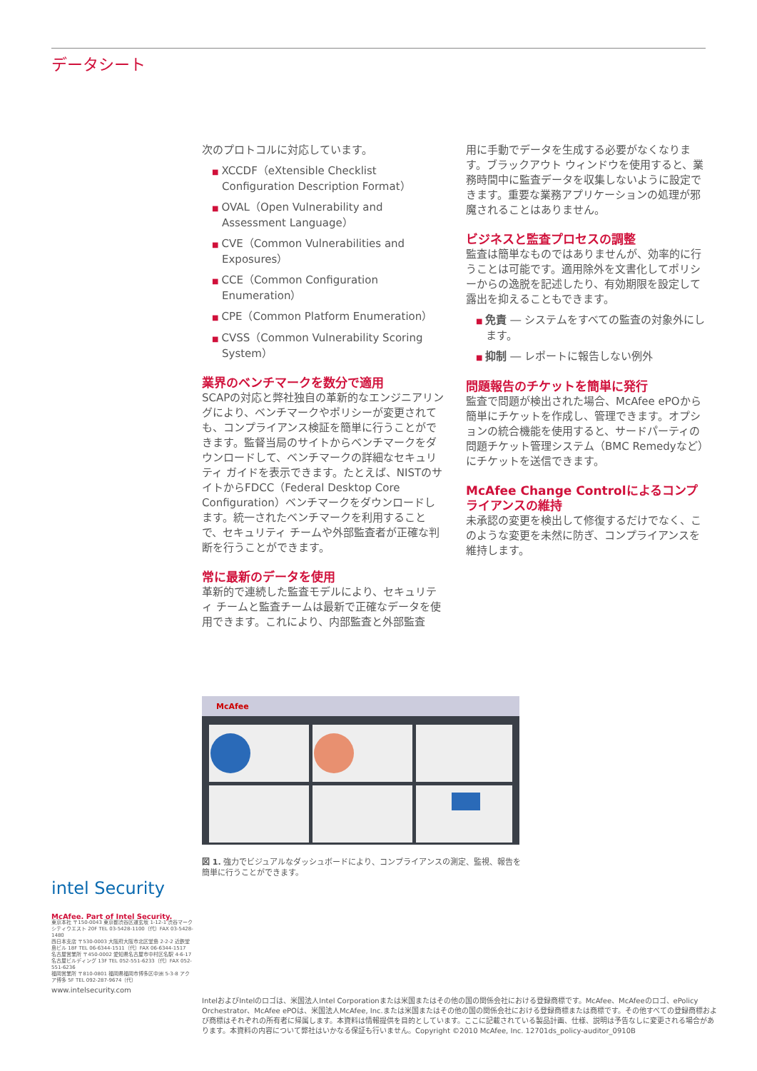データシート
次のプロトコルに対応しています。
■ XCCDF（eXtensible Checklist Configuration Description Format）
■ OVAL（Open Vulnerability and Assessment Language）
■ CVE（Common Vulnerabilities and Exposures）
■ CCE（Common Configuration Enumeration）
■ CPE（Common Platform Enumeration）
■ CVSS（Common Vulnerability Scoring System）
業界のベンチマークを数分で適用
SCAPの対応と弊社独自の革新的なエンジニアリングにより、ベンチマークやポリシーが変更されても、コンプライアンス検証を簡単に行うことができます。監督当局のサイトからベンチマークをダウンロードして、ベンチマークの詳細なセキュリティ ガイドを表示できます。たとえば、NISTのサイトからFDCC（Federal Desktop Core Configuration）ベンチマークをダウンロードします。統一されたベンチマークを利用することで、セキュリティ チームや外部監査者が正確な判断を行うことができます。
常に最新のデータを使用
革新的で連続した監査モデルにより、セキュリティ チームと監査チームは最新で正確なデータを使用できます。これにより、内部監査と外部監査
用に手動でデータを生成する必要がなくなります。ブラックアウト ウィンドウを使用すると、業務時間中に監査データを収集しないように設定できます。重要な業務アプリケーションの処理が邪魔されることはありません。
ビジネスと監査プロセスの調整
監査は簡単なものではありませんが、効率的に行うことは可能です。適用除外を文書化してポリシーからの逸脱を記述したり、有効期限を設定して露出を抑えることもできます。
■ 免責 ― システムをすべての監査の対象外にします。
■ 抑制 ― レポートに報告しない例外
問題報告のチケットを簡単に発行
監査で問題が検出された場合、McAfee ePOから簡単にチケットを作成し、管理できます。オプションの統合機能を使用すると、サードパーティの問題チケット管理システム（BMC Remedyなど）にチケットを送信できます。
McAfee Change Controlによるコンプライアンスの維持
未承認の変更を検出して修復するだけでなく、このような変更を未然に防ぎ、コンプライアンスを維持します。
McAfee
図 1. 強力でビジュアルなダッシュボードにより、コンプライアンスの測定、監視、報告を簡単に行うことができます。
intel Security
McAfee. Part of Intel Security.
東京本社 〒150-0043 東京都渋谷区道玄坂 1-12-1 渋谷マークシティウエスト 20F TEL 03-5428-1100（代）FAX 03-5428-1480
西日本支店 〒530-0003 大阪府大阪市北区堂島 2-2-2 近鉄堂島ビル 18F TEL 06-6344-1511（代）FAX 06-6344-1517
名古屋営業所 〒450-0002 愛知県名古屋市中村区名駅 4-6-17 名古屋ビルディング 13F TEL 052-551-6233（代）FAX 052-551-6236
福岡営業所 〒810-0801 福岡県福岡市博多区中洲 5-3-8 アクア博多 5F TEL 092-287-9674（代）
www.intelsecurity.com
IntelおよびIntelのロゴは、米国法人Intel Corporationまたは米国またはその他の国の関係会社における登録商標です。McAfee、McAfeeのロゴ、ePolicy Orchestrator、McAfee ePOは、米国法人McAfee, Inc.または米国またはその他の国の関係会社における登録商標または商標です。その他すべての登録商標および商標はそれぞれの所有者に帰属します。本資料は情報提供を目的としています。ここに記載されている製品計画、仕様、説明は予告なしに変更される場合があります。本資料の内容について弊社はいかなる保証も行いません。Copyright ©2010 McAfee, Inc. 12701ds_policy-auditor_0910B